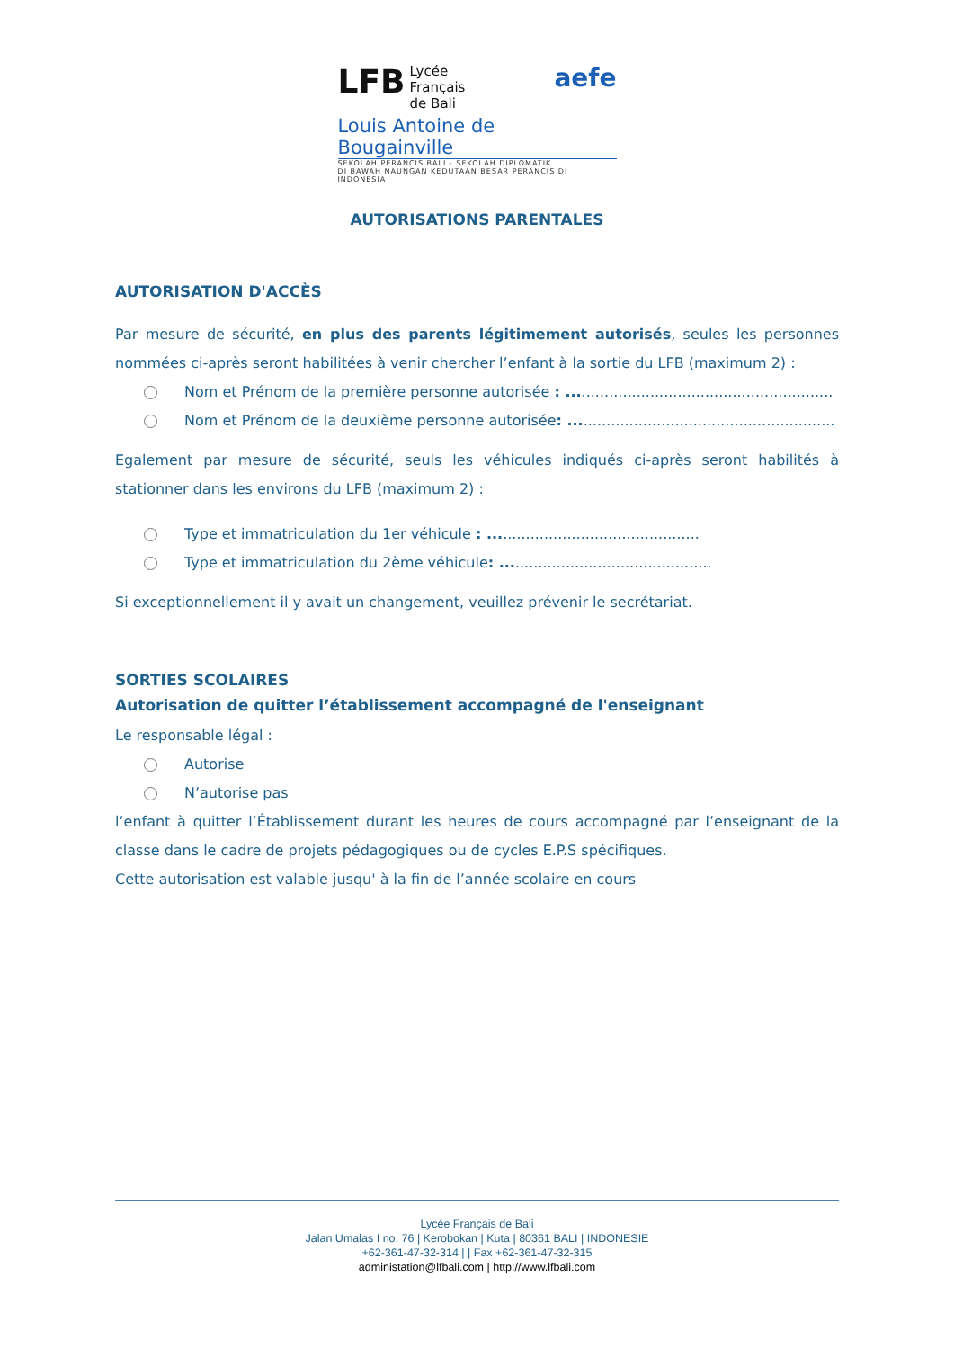LFB Lycée
Français
de Bali aefe
Louis Antoine de Bougainville
SEKOLAH PERANCIS BALI - SEKOLAH DIPLOMATIK
DI BAWAH NAUNGAN KEDUTAAN BESAR PERANCIS DI INDONESIA
AUTORISATIONS PARENTALES
AUTORISATION D'ACCÈS
Par mesure de sécurité, en plus des parents légitimement autorisés, seules les personnes nommées ci-après seront habilitées à venir chercher l’enfant à la sortie du LFB (maximum 2) :
Nom et Prénom de la première personne autorisée : ..........................................................
Nom et Prénom de la deuxième personne autorisée: ..........................................................
Egalement par mesure de sécurité, seuls les véhicules indiqués ci-après seront habilités à stationner dans les environs du LFB (maximum 2) :
Type et immatriculation du 1er véhicule : ..............................................
Type et immatriculation du 2ème véhicule: ..............................................
Si exceptionnellement il y avait un changement, veuillez prévenir le secrétariat.
SORTIES SCOLAIRES
Autorisation de quitter l’établissement accompagné de l'enseignant
Le responsable légal :
Autorise
N’autorise pas
l’enfant à quitter l’Établissement durant les heures de cours accompagné par l’enseignant de la classe dans le cadre de projets pédagogiques ou de cycles E.P.S spécifiques.
Cette autorisation est valable jusqu' à la fin de l’année scolaire en cours
Lycée Français de Bali
Jalan Umalas I no. 76 | Kerobokan | Kuta | 80361 BALI | INDONESIE
+62-361-47-32-314 | | Fax +62-361-47-32-315
administation@lfbali.com | http://www.lfbali.com